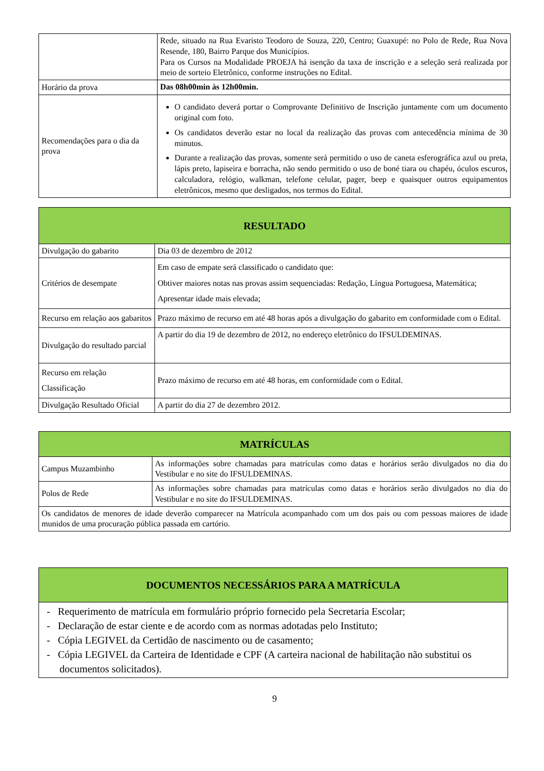| | Rede, situado na Rua Evaristo Teodoro de Souza, 220, Centro; Guaxupé: no Polo de Rede, Rua Nova Resende, 180, Bairro Parque dos Municípios. Para os Cursos na Modalidade PROEJA há isenção da taxa de inscrição e a seleção será realizada por meio de sorteio Eletrônico, conforme instruções no Edital. |
| Horário da prova | Das 08h00min às 12h00min. |
| Recomendações para o dia da prova | O candidato deverá portar o Comprovante Definitivo de Inscrição juntamente com um documento original com foto. Os candidatos deverão estar no local da realização das provas com antecedência mínima de 30 minutos. Durante a realização das provas, somente será permitido o uso de caneta esferográfica azul ou preta, lápis preto, lapiseira e borracha, não sendo permitido o uso de boné tiara ou chapéu, óculos escuros, calculadora, relógio, walkman, telefone celular, pager, beep e quaisquer outros equipamentos eletrônicos, mesmo que desligados, nos termos do Edital. |
| RESULTADO | |
| --- | --- |
| Divulgação do gabarito | Dia 03 de dezembro de 2012 |
| Critérios de desempate | Em caso de empate será classificado o candidato que: Obtiver maiores notas nas provas assim sequenciadas: Redação, Língua Portuguesa, Matemática; Apresentar idade mais elevada; |
| Recurso em relação aos gabaritos | Prazo máximo de recurso em até 48 horas após a divulgação do gabarito em conformidade com o Edital. |
| Divulgação do resultado parcial | A partir do dia 19 de dezembro de 2012, no endereço eletrônico do IFSULDEMINAS. |
| Recurso em relação Classificação | Prazo máximo de recurso em até 48 horas, em conformidade com o Edital. |
| Divulgação Resultado Oficial | A partir do dia 27 de dezembro 2012. |
| MATRÍCULAS | |
| --- | --- |
| Campus Muzambinho | As informações sobre chamadas para matrículas como datas e horários serão divulgados no dia do Vestibular e no site do IFSULDEMINAS. |
| Polos de Rede | As informações sobre chamadas para matrículas como datas e horários serão divulgados no dia do Vestibular e no site do IFSULDEMINAS. |
| Os candidatos de menores de idade deverão comparecer na Matrícula acompanhado com um dos pais ou com pessoas maiores de idade munidos de uma procuração pública passada em cartório. | |
| DOCUMENTOS NECESSÁRIOS PARA A MATRÍCULA |
| --- |
| - Requerimento de matrícula em formulário próprio fornecido pela Secretaria Escolar; - Declaração de estar ciente e de acordo com as normas adotadas pelo Instituto; - Cópia LEGIVEL da Certidão de nascimento ou de casamento; - Cópia LEGIVEL da Carteira de Identidade e CPF (A carteira nacional de habilitação não substitui os documentos solicitados). |
9